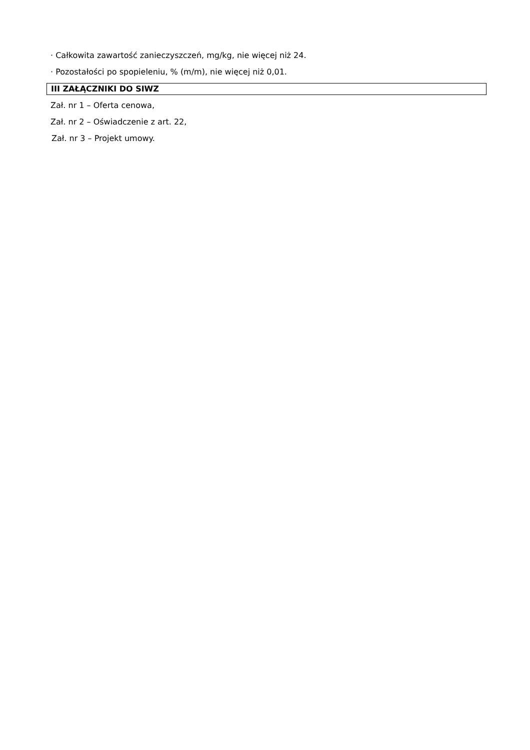· Całkowita zawartość zanieczyszczeń, mg/kg, nie więcej niż 24.
· Pozostałości po spopieleniu, % (m/m), nie więcej niż 0,01.
III ZAŁĄCZNIKI DO SIWZ
Zał. nr 1 – Oferta cenowa,
Zał. nr 2 – Oświadczenie z art. 22,
Zał. nr 3 – Projekt umowy.